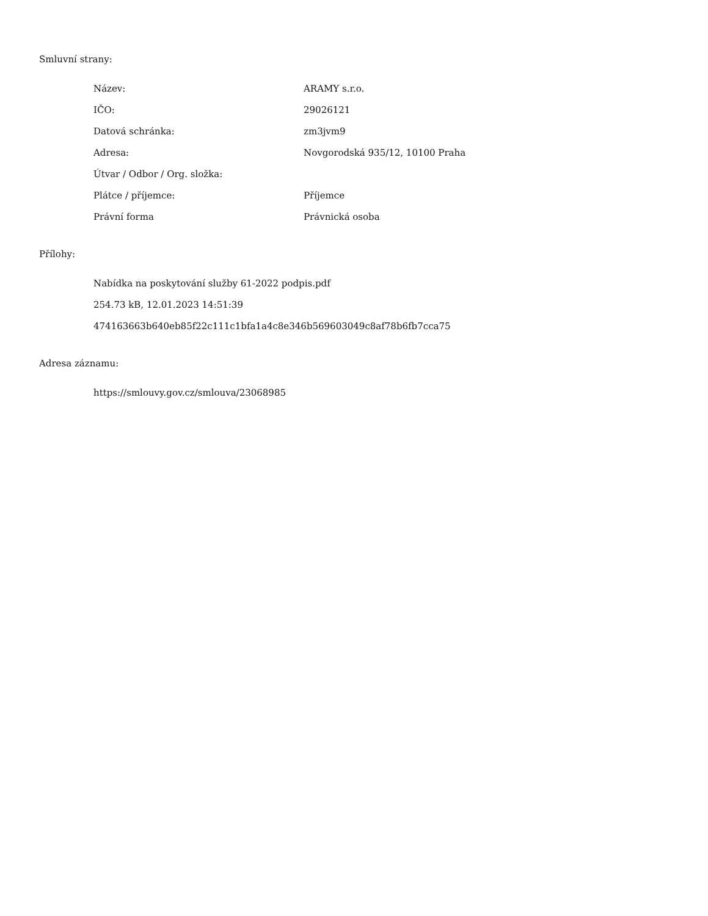Smluvní strany:
| Název: | ARAMY s.r.o. |
| IČO: | 29026121 |
| Datová schránka: | zm3jvm9 |
| Adresa: | Novgorodská 935/12, 10100 Praha |
| Útvar / Odbor / Org. složka: | |
| Plátce / příjemce: | Příjemce |
| Právní forma | Právnická osoba |
Přílohy:
Nabídka na poskytování služby 61-2022 podpis.pdf
254.73 kB, 12.01.2023 14:51:39
474163663b640eb85f22c111c1bfa1a4c8e346b569603049c8af78b6fb7cca75
Adresa záznamu:
https://smlouvy.gov.cz/smlouva/23068985